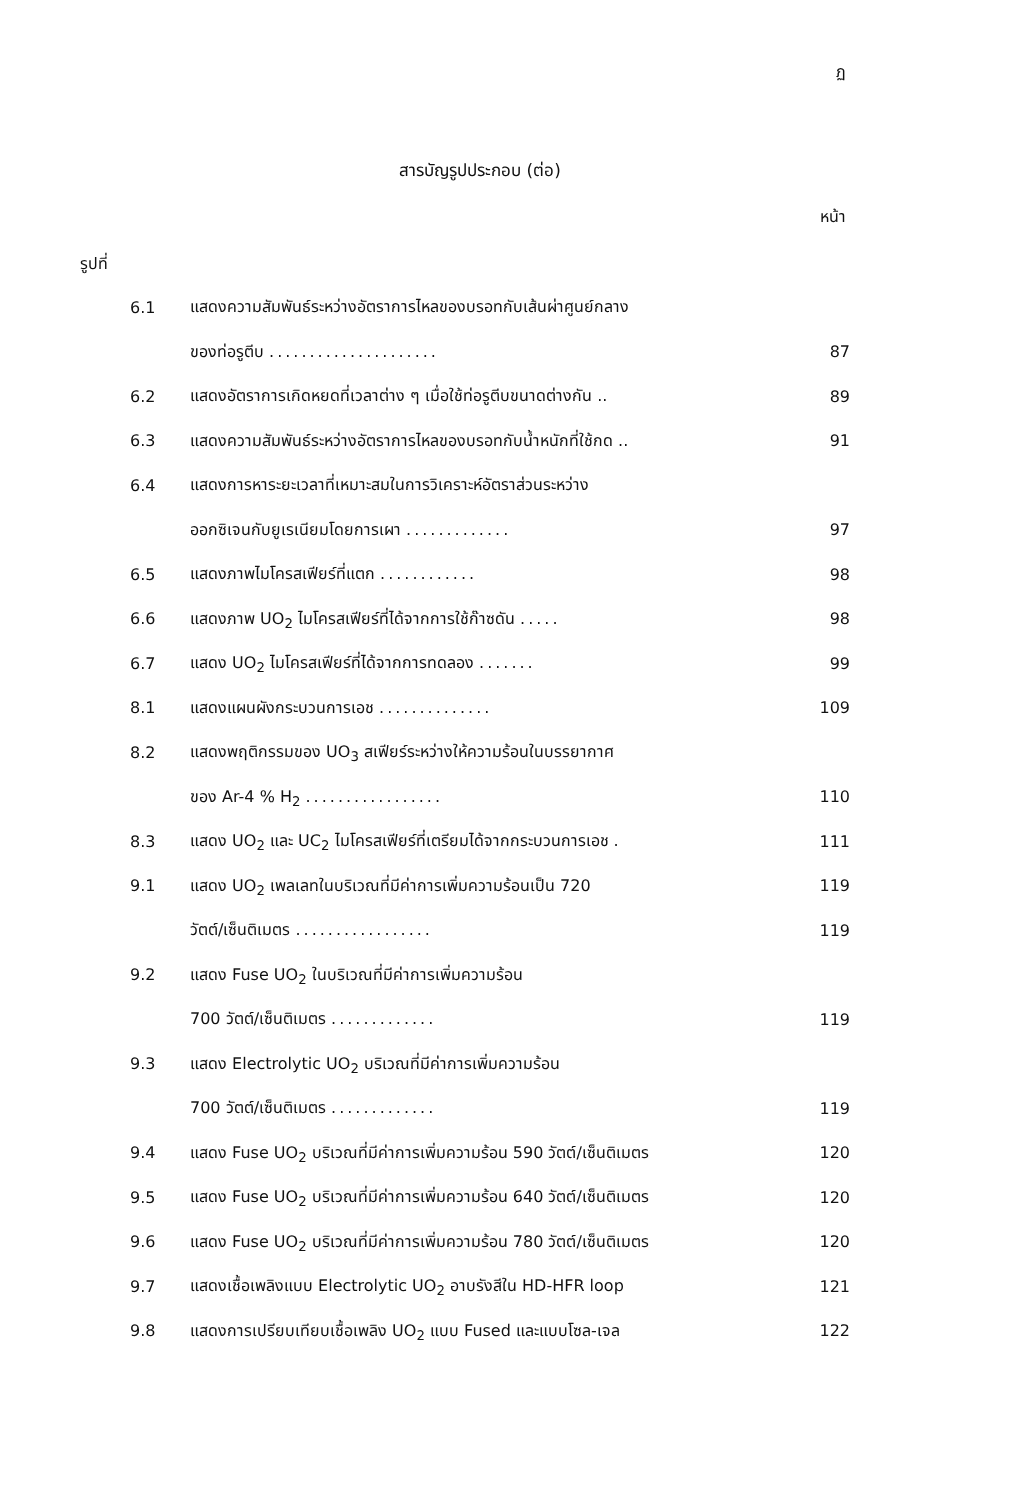ฏ
สารบัญรูปประกอบ (ต่อ)
หน้า
รูปที่
| 6.1 | แสดงความสัมพันธ์ระหว่างอัตราการไหลของบรอทกับเส้นผ่าศูนย์กลาง | |
| | ของท่อรูตีบ ..................... | 87 |
| 6.2 | แสดงอัตราการเกิดหยดที่เวลาต่าง ๆ เมื่อใช้ท่อรูตีบขนาดต่างกัน .. | 89 |
| 6.3 | แสดงความสัมพันธ์ระหว่างอัตราการไหลของบรอทกับน้ำหนักที่ใช้กด .. | 91 |
| 6.4 | แสดงการหาระยะเวลาที่เหมาะสมในการวิเคราะห์อัตราส่วนระหว่าง | |
| | ออกซิเจนกับยูเรเนียมโดยการเผา ............. | 97 |
| 6.5 | แสดงภาพไมโครสเฟียร์ที่แตก ............ | 98 |
| 6.6 | แสดงภาพ UO<sub>2</sub> ไมโครสเฟียร์ที่ได้จากการใช้ก๊าซดัน ..... | 98 |
| 6.7 | แสดง UO<sub>2</sub> ไมโครสเฟียร์ที่ได้จากการทดลอง ....... | 99 |
| 8.1 | แสดงแผนผังกระบวนการเอช .............. | 109 |
| 8.2 | แสดงพฤติกรรมของ UO<sub>3</sub> สเฟียร์ระหว่างให้ความร้อนในบรรยากาศ | |
| | ของ Ar-4 % H<sub>2</sub> ................. | 110 |
| 8.3 | แสดง UO<sub>2</sub> และ UC<sub>2</sub> ไมโครสเฟียร์ที่เตรียมได้จากกระบวนการเอช . | 111 |
| 9.1 | แสดง UO<sub>2</sub> เพลเลทในบริเวณที่มีค่าการเพิ่มความร้อนเป็น 720 | 119 |
| | วัตต์/เซ็นติเมตร ................. | 119 |
| 9.2 | แสดง Fuse UO<sub>2</sub> ในบริเวณที่มีค่าการเพิ่มความร้อน | |
| | 700 วัตต์/เซ็นติเมตร ............. | 119 |
| 9.3 | แสดง Electrolytic UO<sub>2</sub> บริเวณที่มีค่าการเพิ่มความร้อน | |
| | 700 วัตต์/เซ็นติเมตร ............. | 119 |
| 9.4 | แสดง Fuse UO<sub>2</sub> บริเวณที่มีค่าการเพิ่มความร้อน 590 วัตต์/เซ็นติเมตร | 120 |
| 9.5 | แสดง Fuse UO<sub>2</sub> บริเวณที่มีค่าการเพิ่มความร้อน 640 วัตต์/เซ็นติเมตร | 120 |
| 9.6 | แสดง Fuse UO<sub>2</sub> บริเวณที่มีค่าการเพิ่มความร้อน 780 วัตต์/เซ็นติเมตร | 120 |
| 9.7 | แสดงเชื้อเพลิงแบบ Electrolytic UO<sub>2</sub> อาบรังสีใน HD-HFR loop | 121 |
| 9.8 | แสดงการเปรียบเทียบเชื้อเพลิง UO<sub>2</sub> แบบ Fused และแบบโซล-เจล | 122 |